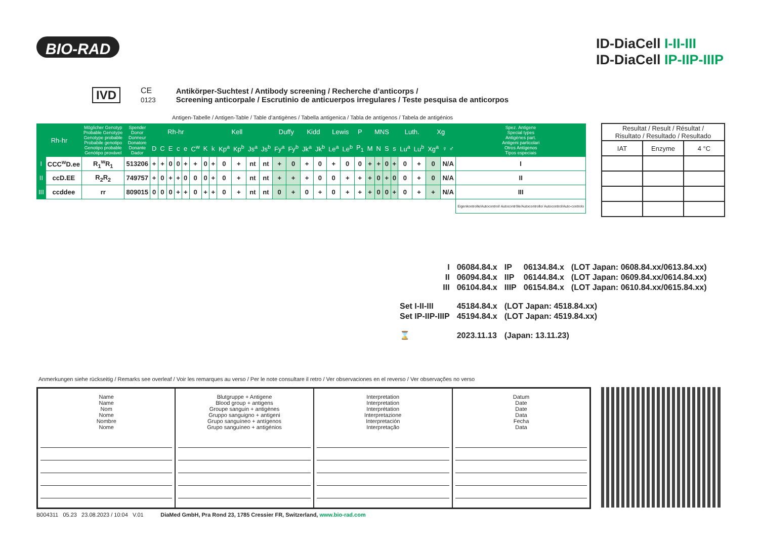BIO-RAD
ID-DiaCell I-II-III
ID-DiaCell IP-IIP-IIIP
IVD CE
0123
Antikörper-Suchtest / Antibody screening / Recherche d’anticorps /
Screening anticorpale / Escrutinio de anticuerpos irregulares / Teste pesquisa de anticorpos
Antigen-Tabelle / Antigen-Table / Table d’antigènes / Tabella antigenica / Tabla de antígenos / Tabela de antigénios
| Rh-hr | | Möglicher Genotyp Probable Genotype Genotype probable Probabile genotipo Genotipo probable Genótipo provável | Spender Donor Donneur Donatore Donante Dador | Rh-hr | | | | | | Kell | | | | | | Duffy | | Kidd | | Lewis | | P | MNS | | | | Luth. | | Xg | | Spez. Antigene Special types Antigènes part. Antigeni particolari Otros Antígenos Tipos especiais |
| --- | --- | --- | --- | --- | --- | --- | --- | --- | --- | --- | --- | --- | --- | --- | --- | --- | --- | --- | --- | --- | --- | --- | --- | --- | --- | --- | --- | --- | --- | --- | --- |
| | | | | D | C | E | c | e | C<sup>w</sup> | K | k | Kp<sup>a</sup> | Kp<sup>b</sup> | Js<sup>a</sup> | Js<sup>b</sup> | Fy<sup>a</sup> | Fy<sup>b</sup> | Jk<sup>a</sup> | Jk<sup>b</sup> | Le<sup>a</sup> | Le<sup>b</sup> | P<sub>1</sub> | M | N | S | s | Lu<sup>a</sup> | Lu<sup>b</sup> | Xg<sup>a</sup> | ♀ ♂ | |
| I | CCC<sup>w</sup>D.ee | R<sub>1</sub><sup>w</sup>R<sub>1</sub> | 513206 | + | + | 0 | 0 | + | + | 0 | + | 0 | + | nt | nt | + | 0 | + | 0 | + | 0 | 0 | + | + | 0 | + | 0 | + | 0 | N/A | I |
| II | ccD.EE | R<sub>2</sub>R<sub>2</sub> | 749757 | + | 0 | + | + | 0 | 0 | 0 | + | 0 | + | nt | nt | + | + | + | 0 | 0 | + | + | + | 0 | + | 0 | 0 | + | 0 | N/A | II |
| III | ccddee | rr | 809015 | 0 | 0 | 0 | + | + | 0 | + | + | 0 | + | nt | nt | 0 | + | 0 | + | 0 | + | + | + | 0 | 0 | + | 0 | + | + | N/A | III |
| | | | | | | | | | | | | | | | | | | | | | | | | | | | | | | | Eigenkontrolle/Autocontrol/ Autocontrôle/Autocontrollo/ Autocontrol/Auto-controlo |
| Resultat / Result / Résultat / Risultato / Resultado / Resultado | | |
| IAT | Enzyme | 4 °C |
| | I | 06084.84.x | IP | 06134.84.x | (LOT Japan: 0608.84.xx/0613.84.xx) |
| | II | 06094.84.x | IIP | 06144.84.x | (LOT Japan: 0609.84.xx/0614.84.xx) |
| | III | 06104.84.x | IIIP | 06154.84.x | (LOT Japan: 0610.84.xx/0615.84.xx) |
| Set I-II-III | | 45184.84.x | (LOT Japan: 4518.84.xx) | | |
| Set IP-IIP-IIIP | | 45194.84.x | (LOT Japan: 4519.84.xx) | | |
| ⌛ | | 2023.11.13 | (Japan: 13.11.23) | | |
Anmerkungen siehe rückseitig / Remarks see overleaf / Voir les remarques au verso / Per le note consultare il retro / Ver observaciones en el reverso / Ver observações no verso
| Name Name Nom Nome Nombre Nome | Blutgruppe + Antigene Blood group + antigens Groupe sanguin + antigènes Gruppo sanguigno + antigeni Grupo sanguíneo + antígenos Grupo sanguíneo + antigénios | Interpretation Interpretation Interprétation Interpretazione Interpretación Interpretação | Datum Date Date Data Fecha Data |
B004311 05.23 23.08.2023 / 10:04 V.01 DiaMed GmbH, Pra Rond 23, 1785 Cressier FR, Switzerland, www.bio-rad.com